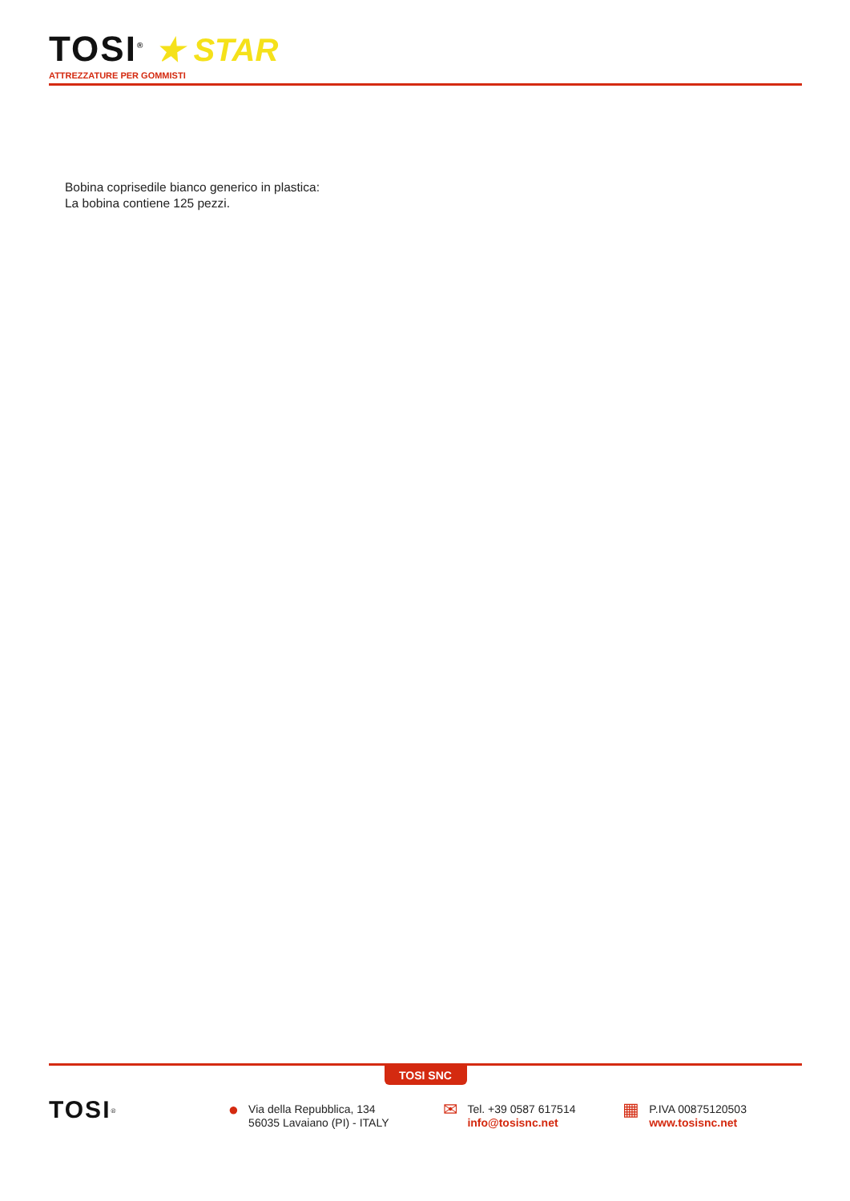TOSI<sup>®</sup>
★ STAR
ATTREZZATURE PER GOMMISTI
Bobina coprisedile bianco generico in plastica:
La bobina contiene 125 pezzi.
TOSI SNC
TOSI<sup>®</sup>
● Via della Repubblica, 134
56035 Lavaiano (PI) - ITALY
✉ Tel. +39 0587 617514
info@tosisnc.net
▦ P.IVA 00875120503
www.tosisnc.net